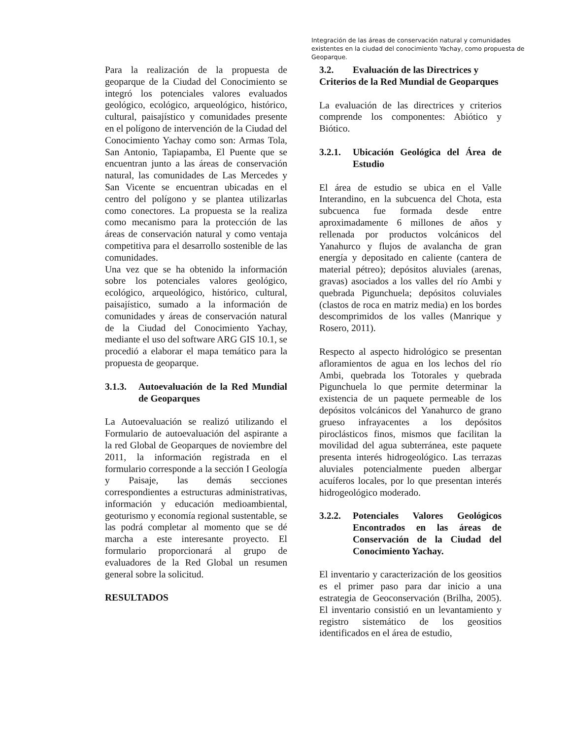Integración de las áreas de conservación natural y comunidades existentes en la ciudad del conocimiento Yachay, como propuesta de Geoparque.
Para la realización de la propuesta de geoparque de la Ciudad del Conocimiento se integró los potenciales valores evaluados geológico, ecológico, arqueológico, histórico, cultural, paisajístico y comunidades presente en el polígono de intervención de la Ciudad del Conocimiento Yachay como son: Armas Tola, San Antonio, Tapiapamba, El Puente que se encuentran junto a las áreas de conservación natural, las comunidades de Las Mercedes y San Vicente se encuentran ubicadas en el centro del polígono y se plantea utilizarlas como conectores. La propuesta se la realiza como mecanismo para la protección de las áreas de conservación natural y como ventaja competitiva para el desarrollo sostenible de las comunidades.
Una vez que se ha obtenido la información sobre los potenciales valores geológico, ecológico, arqueológico, histórico, cultural, paisajístico, sumado a la información de comunidades y áreas de conservación natural de la Ciudad del Conocimiento Yachay, mediante el uso del software ARG GIS 10.1, se procedió a elaborar el mapa temático para la propuesta de geoparque.
3.1.3. Autoevaluación de la Red Mundial de Geoparques
La Autoevaluación se realizó utilizando el Formulario de autoevaluación del aspirante a la red Global de Geoparques de noviembre del 2011, la información registrada en el formulario corresponde a la sección I Geología y Paisaje, las demás secciones correspondientes a estructuras administrativas, información y educación medioambiental, geoturismo y economía regional sustentable, se las podrá completar al momento que se dé marcha a este interesante proyecto. El formulario proporcionará al grupo de evaluadores de la Red Global un resumen general sobre la solicitud.
RESULTADOS
3.2. Evaluación de las Directrices y
Criterios de la Red Mundial de Geoparques
La evaluación de las directrices y criterios comprende los componentes: Abiótico y Biótico.
3.2.1. Ubicación Geológica del Área de Estudio
El área de estudio se ubica en el Valle Interandino, en la subcuenca del Chota, esta subcuenca fue formada desde entre aproximadamente 6 millones de años y rellenada por productos volcánicos del Yanahurco y flujos de avalancha de gran energía y depositado en caliente (cantera de material pétreo); depósitos aluviales (arenas, gravas) asociados a los valles del río Ambi y quebrada Pigunchuela; depósitos coluviales (clastos de roca en matriz media) en los bordes descomprimidos de los valles (Manrique y Rosero, 2011).
Respecto al aspecto hidrológico se presentan afloramientos de agua en los lechos del río Ambi, quebrada los Totorales y quebrada Pigunchuela lo que permite determinar la existencia de un paquete permeable de los depósitos volcánicos del Yanahurco de grano grueso infrayacentes a los depósitos piroclásticos finos, mismos que facilitan la movilidad del agua subterránea, este paquete presenta interés hidrogeológico. Las terrazas aluviales potencialmente pueden albergar acuíferos locales, por lo que presentan interés hidrogeológico moderado.
3.2.2. Potenciales Valores Geológicos Encontrados en las áreas de Conservación de la Ciudad del Conocimiento Yachay.
El inventario y caracterización de los geositios es el primer paso para dar inicio a una estrategia de Geoconservación (Brilha, 2005). El inventario consistió en un levantamiento y registro sistemático de los geositios identificados en el área de estudio,